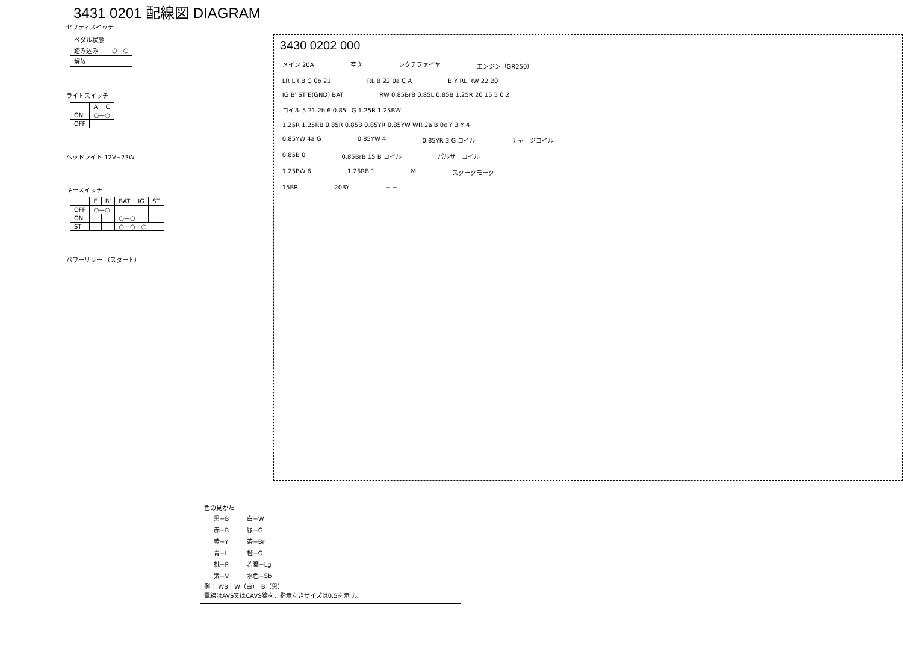3431 0201 配線図 DIAGRAM
セフティスイッチ
| ペダル状態 | | |
| 踏み込み | ○—○ | |
| 解放 | | |
ライトスイッチ
| | A | C |
| ON | ○—○ | |
| OFF | | |
ヘッドライト 12V−23W
キースイッチ
| | E | B' | BAT | IG | ST |
| OFF | ○—○ | | | | |
| ON | | | ○—○ | | |
| ST | | | ○—○—○ | | |
パワーリレー （スタート）
3430 0202 000
メイン 20A 空き レクチファイヤ エンジン（GR250）
LR LR B G 0b 21 RL B 22 0a C A B Y RL RW 22 20
IG B' ST E(GND) BAT RW 0.85BrB 0.85L 0.85B 1.25R 20 15 5 0 2
コイル 5 21 2b 6 0.85L G 1.25R 1.25BW
1.25R 1.25RB 0.85R 0.85B 0.85YR 0.85YW WR 2a B 0c Y 3 Y 4
0.85YW 4a G 0.85YW 4 0.85YR 3 G コイル チャージコイル
0.85B 0 0.85BrB 15 B コイル パルサーコイル
1.25BW 6 1.25RB 1 M スタータモータ
15BR 20BY + −
色の見かた
| 黒−B | 白−W |
| 赤−R | 緑−G |
| 黄−Y | 茶−Br |
| 青−L | 橙−O |
| 桃−P | 若葉−Lg |
| 紫−V | 水色−Sb |
例： WB　W（白）　B（黒）
電線はAVS又はCAVS線を、指示なきサイズは0.5を示す。